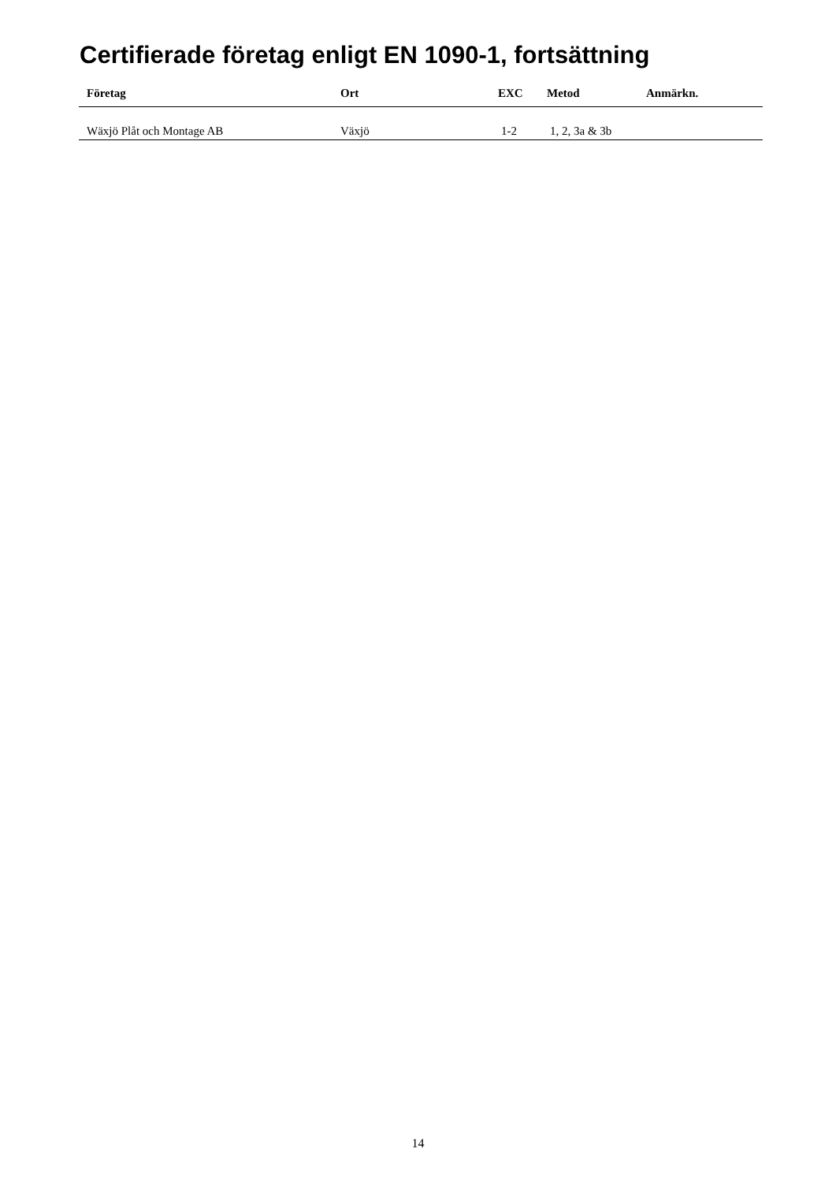Certifierade företag enligt EN 1090-1, fortsättning
| Företag | Ort | EXC | Metod | Anmärkn. |
| --- | --- | --- | --- | --- |
| Wäxjö Plåt och Montage AB | Växjö | 1-2 | 1, 2, 3a & 3b | |
14